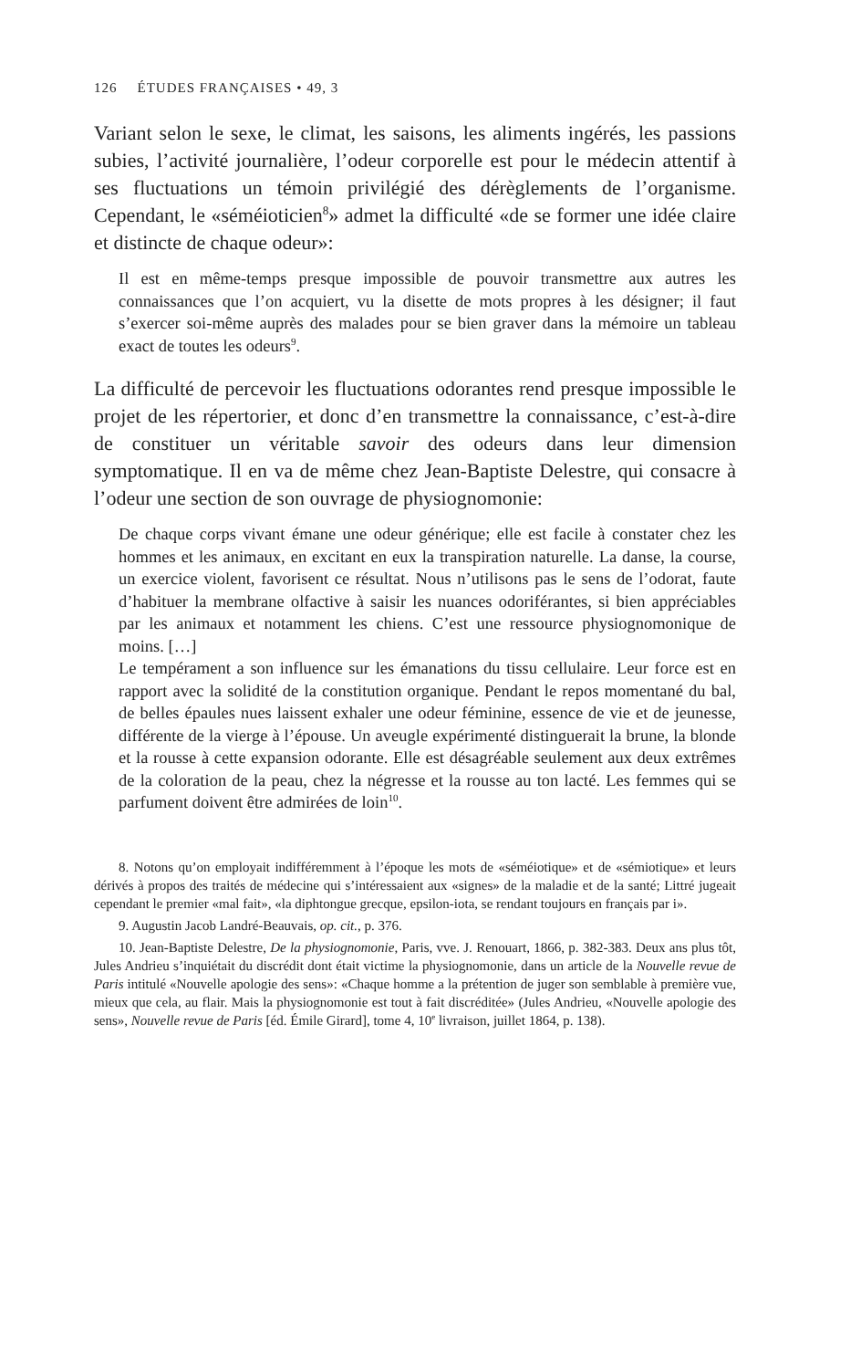126 ÉTUDES FRANÇAISES • 49, 3
Variant selon le sexe, le climat, les saisons, les aliments ingérés, les passions subies, l’activité journalière, l’odeur corporelle est pour le médecin attentif à ses fluctuations un témoin privilégié des dérèglements de l’organisme. Cependant, le «séméioticien<sup>8</sup>» admet la difficulté «de se former une idée claire et distincte de chaque odeur»:
Il est en même-temps presque impossible de pouvoir transmettre aux autres les connaissances que l’on acquiert, vu la disette de mots propres à les désigner; il faut s’exercer soi-même auprès des malades pour se bien graver dans la mémoire un tableau exact de toutes les odeurs<sup>9</sup>.
La difficulté de percevoir les fluctuations odorantes rend presque impossible le projet de les répertorier, et donc d’en transmettre la connaissance, c’est-à-dire de constituer un véritable savoir des odeurs dans leur dimension symptomatique. Il en va de même chez Jean-Baptiste Delestre, qui consacre à l’odeur une section de son ouvrage de physiognomonie:
De chaque corps vivant émane une odeur générique; elle est facile à constater chez les hommes et les animaux, en excitant en eux la transpiration naturelle. La danse, la course, un exercice violent, favorisent ce résultat. Nous n’utilisons pas le sens de l’odorat, faute d’habituer la membrane olfactive à saisir les nuances odoriférantes, si bien appréciables par les animaux et notamment les chiens. C’est une ressource physiognomonique de moins. […]
Le tempérament a son influence sur les émanations du tissu cellulaire. Leur force est en rapport avec la solidité de la constitution organique. Pendant le repos momentané du bal, de belles épaules nues laissent exhaler une odeur féminine, essence de vie et de jeunesse, différente de la vierge à l’épouse. Un aveugle expérimenté distinguerait la brune, la blonde et la rousse à cette expansion odorante. Elle est désagréable seulement aux deux extrêmes de la coloration de la peau, chez la négresse et la rousse au ton lacté. Les femmes qui se parfument doivent être admirées de loin<sup>10</sup>.
8. Notons qu’on employait indifféremment à l’époque les mots de «séméiotique» et de «sémiotique» et leurs dérivés à propos des traités de médecine qui s’intéressaient aux «signes» de la maladie et de la santé; Littré jugeait cependant le premier «mal fait», «la diphtongue grecque, epsilon-iota, se rendant toujours en français par i».
9. Augustin Jacob Landré-Beauvais, op. cit., p. 376.
10. Jean-Baptiste Delestre, De la physiognomonie, Paris, vve. J. Renouart, 1866, p. 382-383. Deux ans plus tôt, Jules Andrieu s’inquiétait du discrédit dont était victime la physiognomonie, dans un article de la Nouvelle revue de Paris intitulé «Nouvelle apologie des sens»: «Chaque homme a la prétention de juger son semblable à première vue, mieux que cela, au flair. Mais la physiognomonie est tout à fait discréditée» (Jules Andrieu, «Nouvelle apologie des sens», Nouvelle revue de Paris [éd. Émile Girard], tome 4, 10<sup>e</sup> livraison, juillet 1864, p. 138).